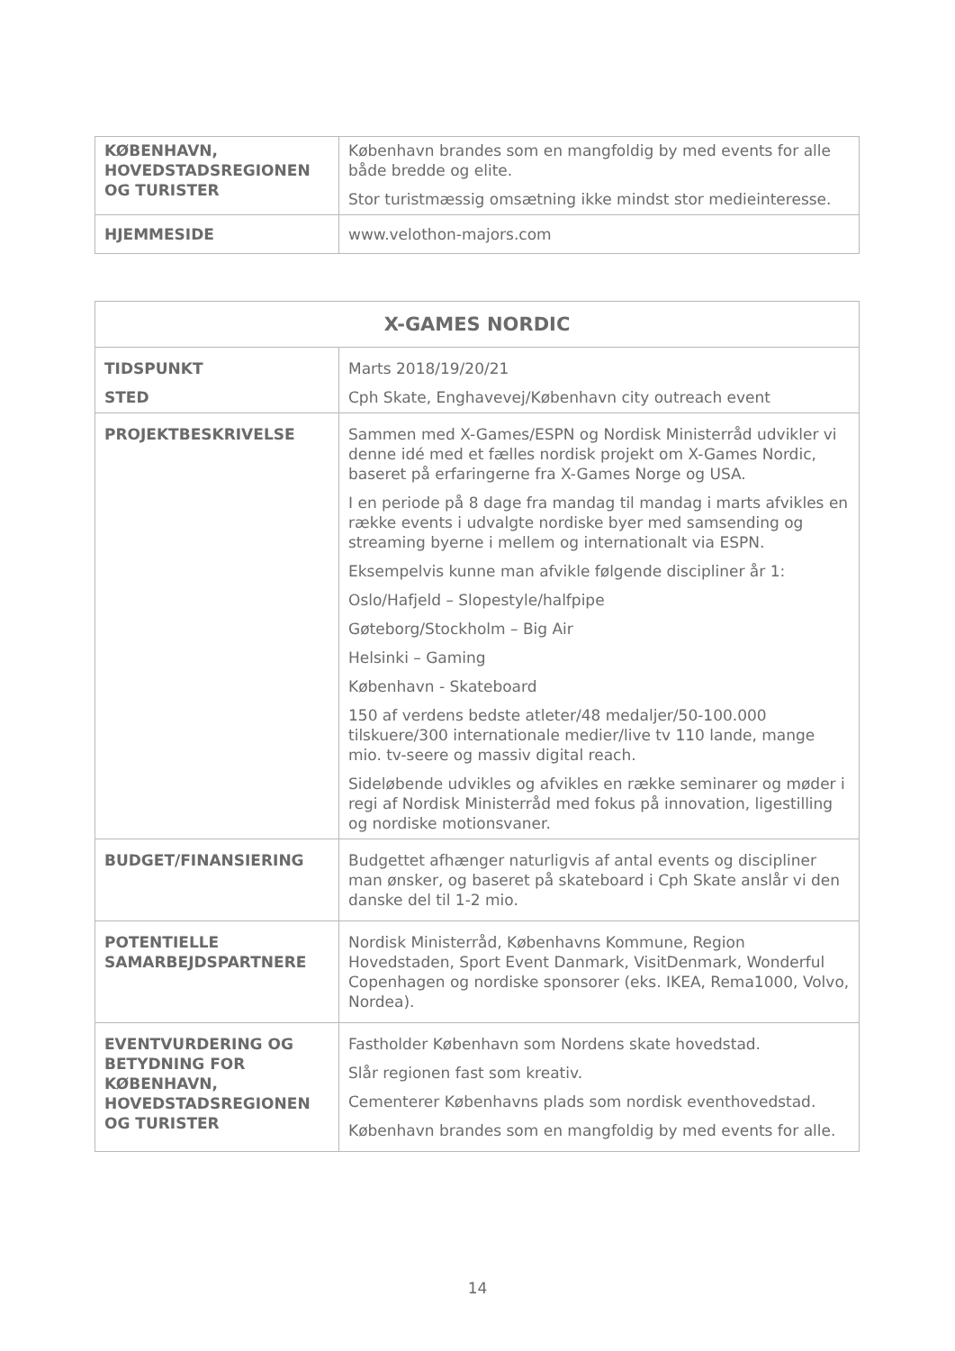| KØBENHAVN, HOVEDSTADSREGIONEN OG TURISTER | København brandes som en mangfoldig by med events for alle både bredde og elite. Stor turistmæssig omsætning ikke mindst stor medieinteresse. |
| HJEMMESIDE | www.velothon-majors.com |
| X-GAMES NORDIC | |
| --- | --- |
| TIDSPUNKT STED | Marts 2018/19/20/21 Cph Skate, Enghavevej/København city outreach event |
| PROJEKTBESKRIVELSE | Sammen med X-Games/ESPN og Nordisk Ministerråd udvikler vi denne idé med et fælles nordisk projekt om X-Games Nordic, baseret på erfaringerne fra X-Games Norge og USA. I en periode på 8 dage fra mandag til mandag i marts afvikles en række events i udvalgte nordiske byer med samsending og streaming byerne i mellem og internationalt via ESPN. Eksempelvis kunne man afvikle følgende discipliner år 1: Oslo/Hafjeld – Slopestyle/halfpipe Gøteborg/Stockholm – Big Air Helsinki – Gaming København - Skateboard 150 af verdens bedste atleter/48 medaljer/50-100.000 tilskuere/300 internationale medier/live tv 110 lande, mange mio. tv-seere og massiv digital reach. Sideløbende udvikles og afvikles en række seminarer og møder i regi af Nordisk Ministerråd med fokus på innovation, ligestilling og nordiske motionsvaner. |
| BUDGET/FINANSIERING | Budgettet afhænger naturligvis af antal events og discipliner man ønsker, og baseret på skateboard i Cph Skate anslår vi den danske del til 1-2 mio. |
| POTENTIELLE SAMARBEJDSPARTNERE | Nordisk Ministerråd, Københavns Kommune, Region Hovedstaden, Sport Event Danmark, VisitDenmark, Wonderful Copenhagen og nordiske sponsorer (eks. IKEA, Rema1000, Volvo, Nordea). |
| EVENTVURDERING OG BETYDNING FOR KØBENHAVN, HOVEDSTADSREGIONEN OG TURISTER | Fastholder København som Nordens skate hovedstad. Slår regionen fast som kreativ. Cementerer Københavns plads som nordisk eventhovedstad. København brandes som en mangfoldig by med events for alle. |
14